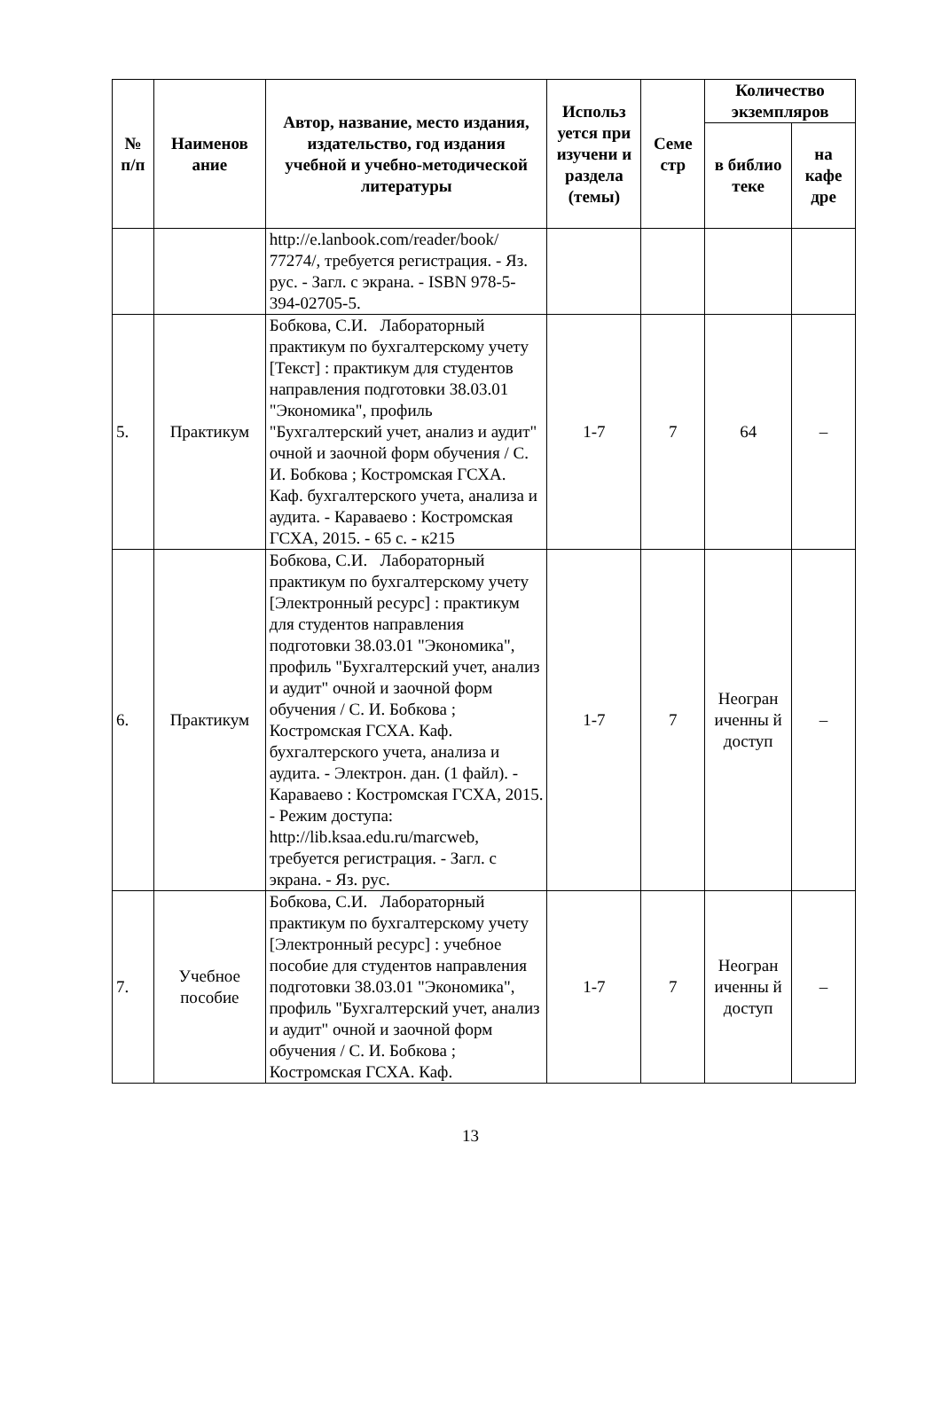| № п/п | Наименов ание | Автор, название, место издания, издательство, год издания учебной и учебно-методической литературы | Использ уется при изучени и раздела (темы) | Семе стр | Количество экземпляров | |
| --- | --- | --- | --- | --- | --- | --- |
| | | | | | в библио теке | на кафе дре |
| | | http://e.lanbook.com/reader/book/ 77274/, требуется регистрация. - Яз. рус. - Загл. с экрана. - ISBN 978-5-394-02705-5. | | | | |
| 5. | Практикум | Бобкова, С.И. Лабораторный практикум по бухгалтерскому учету [Текст] : практикум для студентов направления подготовки 38.03.01 "Экономика", профиль "Бухгалтерский учет, анализ и аудит" очной и заочной форм обучения / С. И. Бобкова ; Костромская ГСХА. Каф. бухгалтерского учета, анализа и аудита. - Караваево : Костромская ГСХА, 2015. - 65 с. - к215 | 1-7 | 7 | 64 | – |
| 6. | Практикум | Бобкова, С.И. Лабораторный практикум по бухгалтерскому учету [Электронный ресурс] : практикум для студентов направления подготовки 38.03.01 "Экономика", профиль "Бухгалтерский учет, анализ и аудит" очной и заочной форм обучения / С. И. Бобкова ; Костромская ГСХА. Каф. бухгалтерского учета, анализа и аудита. - Электрон. дан. (1 файл). - Караваево : Костромская ГСХА, 2015. - Режим доступа: http://lib.ksaa.edu.ru/marcweb, требуется регистрация. - Загл. с экрана. - Яз. рус. | 1-7 | 7 | Неогран иченны й доступ | – |
| 7. | Учебное пособие | Бобкова, С.И. Лабораторный практикум по бухгалтерскому учету [Электронный ресурс] : учебное пособие для студентов направления подготовки 38.03.01 "Экономика", профиль "Бухгалтерский учет, анализ и аудит" очной и заочной форм обучения / С. И. Бобкова ; Костромская ГСХА. Каф. | 1-7 | 7 | Неогран иченны й доступ | – |
13